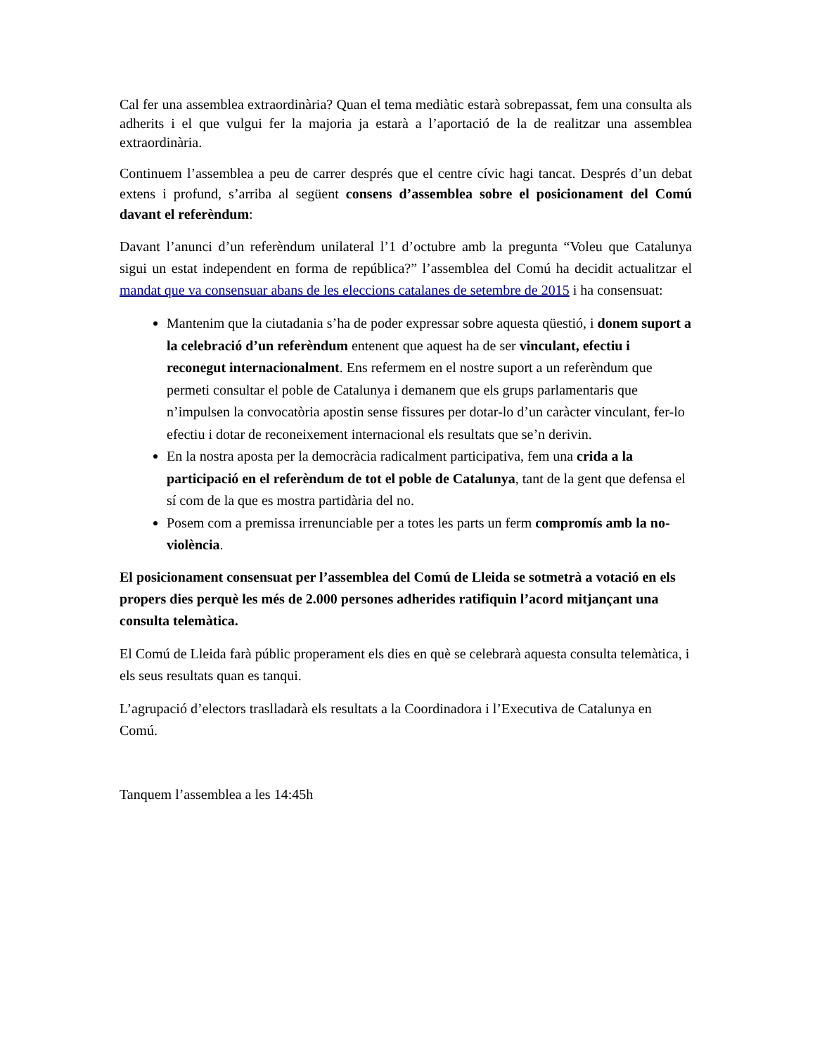Cal fer una assemblea extraordinària? Quan el tema mediàtic estarà sobrepassat, fem una consulta als adherits i el que vulgui fer la majoria ja estarà a l’aportació de la de realitzar una assemblea extraordinària.
Continuem l’assemblea a peu de carrer després que el centre cívic hagi tancat. Després d’un debat extens i profund, s’arriba al següent consens d’assemblea sobre el posicionament del Comú davant el referèndum:
Davant l’anunci d’un referèndum unilateral l’1 d’octubre amb la pregunta “Voleu que Catalunya sigui un estat independent en forma de república?” l’assemblea del Comú ha decidit actualitzar el mandat que va consensuar abans de les eleccions catalanes de setembre de 2015 i ha consensuat:
Mantenim que la ciutadania s’ha de poder expressar sobre aquesta qüestió, i donem suport a la celebració d’un referèndum entenent que aquest ha de ser vinculant, efectiu i reconegut internacionalment. Ens refermem en el nostre suport a un referèndum que permeti consultar el poble de Catalunya i demanem que els grups parlamentaris que n’impulsen la convocatòria apostin sense fissures per dotar-lo d’un caràcter vinculant, fer-lo efectiu i dotar de reconeixement internacional els resultats que se’n derivin.
En la nostra aposta per la democràcia radicalment participativa, fem una crida a la participació en el referèndum de tot el poble de Catalunya, tant de la gent que defensa el sí com de la que es mostra partidària del no.
Posem com a premissa irrenunciable per a totes les parts un ferm compromís amb la no-violència.
El posicionament consensuat per l’assemblea del Comú de Lleida se sotmetrà a votació en els propers dies perquè les més de 2.000 persones adherides ratifiquin l’acord mitjançant una consulta telemàtica.
El Comú de Lleida farà públic properament els dies en què se celebrarà aquesta consulta telemàtica, i els seus resultats quan es tanqui.
L’agrupació d’electors traslladarà els resultats a la Coordinadora i l’Executiva de Catalunya en Comú.
Tanquem l’assemblea a les 14:45h